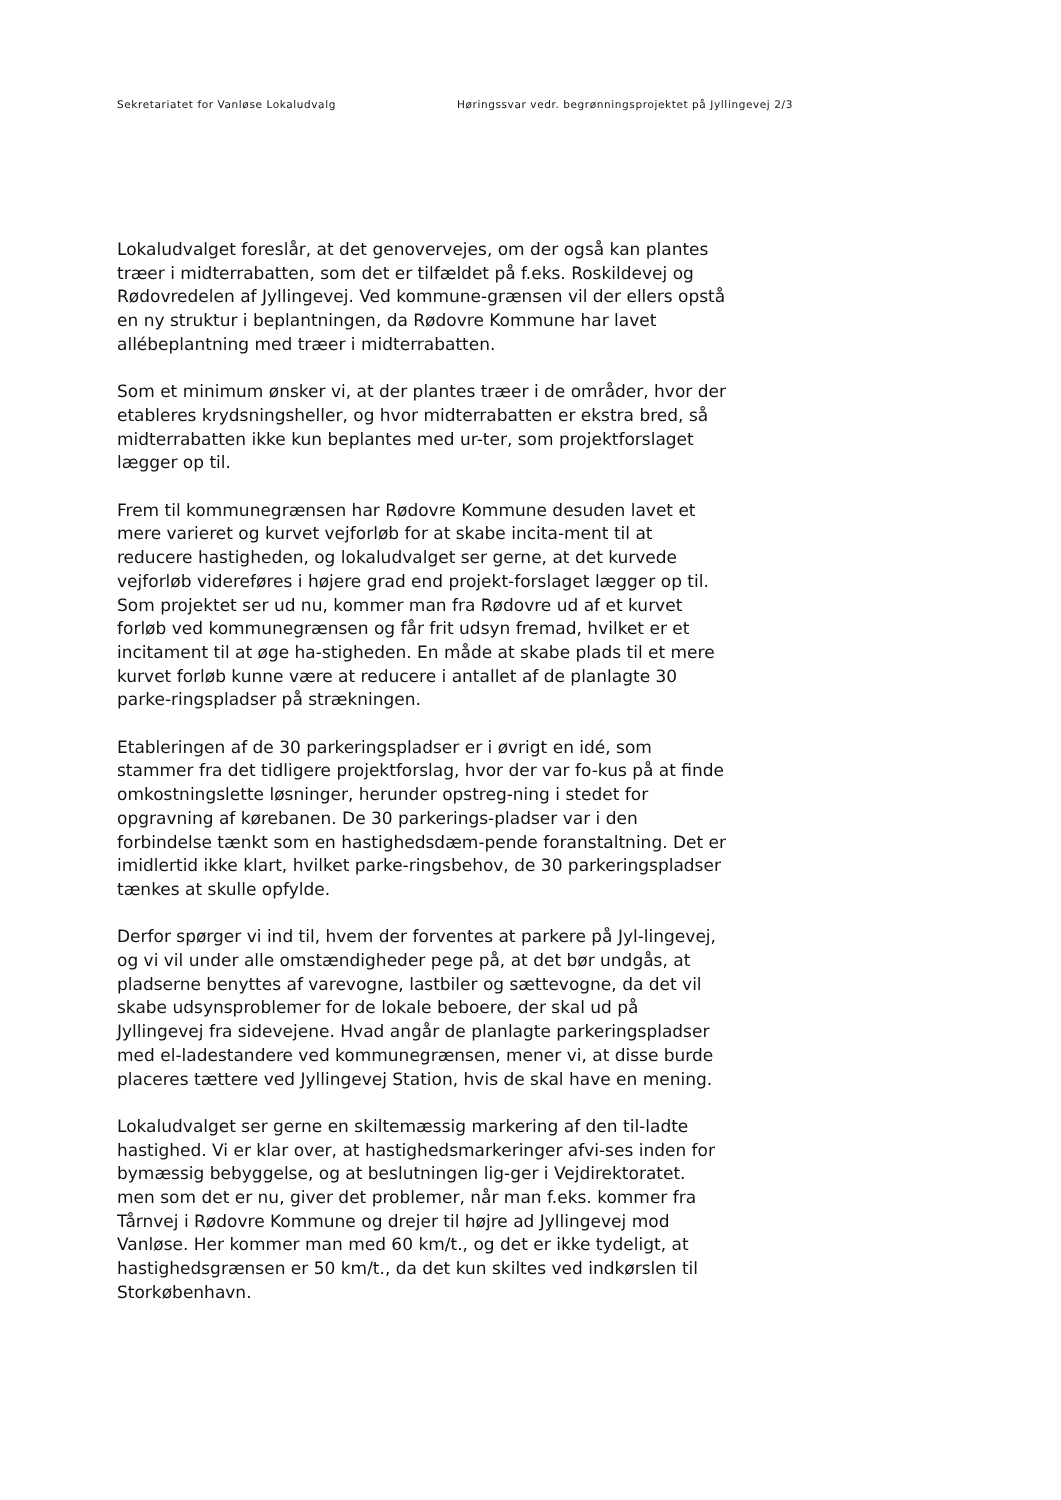Sekretariatet for Vanløse Lokaludvalg Høringssvar vedr. begrønningsprojektet på Jyllingevej 2/3
Lokaludvalget foreslår, at det genovervejes, om der også kan plantes træer i midterrabatten, som det er tilfældet på f.eks. Roskildevej og Rødovredelen af Jyllingevej. Ved kommune-grænsen vil der ellers opstå en ny struktur i beplantningen, da Rødovre Kommune har lavet allébeplantning med træer i midterrabatten.
Som et minimum ønsker vi, at der plantes træer i de områder, hvor der etableres krydsningsheller, og hvor midterrabatten er ekstra bred, så midterrabatten ikke kun beplantes med ur-ter, som projektforslaget lægger op til.
Frem til kommunegrænsen har Rødovre Kommune desuden lavet et mere varieret og kurvet vejforløb for at skabe incita-ment til at reducere hastigheden, og lokaludvalget ser gerne, at det kurvede vejforløb videreføres i højere grad end projekt-forslaget lægger op til. Som projektet ser ud nu, kommer man fra Rødovre ud af et kurvet forløb ved kommunegrænsen og får frit udsyn fremad, hvilket er et incitament til at øge ha-stigheden. En måde at skabe plads til et mere kurvet forløb kunne være at reducere i antallet af de planlagte 30 parke-ringspladser på strækningen.
Etableringen af de 30 parkeringspladser er i øvrigt en idé, som stammer fra det tidligere projektforslag, hvor der var fo-kus på at finde omkostningslette løsninger, herunder opstreg-ning i stedet for opgravning af kørebanen. De 30 parkerings-pladser var i den forbindelse tænkt som en hastighedsdæm-pende foranstaltning. Det er imidlertid ikke klart, hvilket parke-ringsbehov, de 30 parkeringspladser tænkes at skulle opfylde.
Derfor spørger vi ind til, hvem der forventes at parkere på Jyl-lingevej, og vi vil under alle omstændigheder pege på, at det bør undgås, at pladserne benyttes af varevogne, lastbiler og sættevogne, da det vil skabe udsynsproblemer for de lokale beboere, der skal ud på Jyllingevej fra sidevejene. Hvad angår de planlagte parkeringspladser med el-ladestandere ved kommunegrænsen, mener vi, at disse burde placeres tættere ved Jyllingevej Station, hvis de skal have en mening.
Lokaludvalget ser gerne en skiltemæssig markering af den til-ladte hastighed. Vi er klar over, at hastighedsmarkeringer afvi-ses inden for bymæssig bebyggelse, og at beslutningen lig-ger i Vejdirektoratet. men som det er nu, giver det problemer, når man f.eks. kommer fra Tårnvej i Rødovre Kommune og drejer til højre ad Jyllingevej mod Vanløse. Her kommer man med 60 km/t., og det er ikke tydeligt, at hastighedsgrænsen er 50 km/t., da det kun skiltes ved indkørslen til Storkøbenhavn.